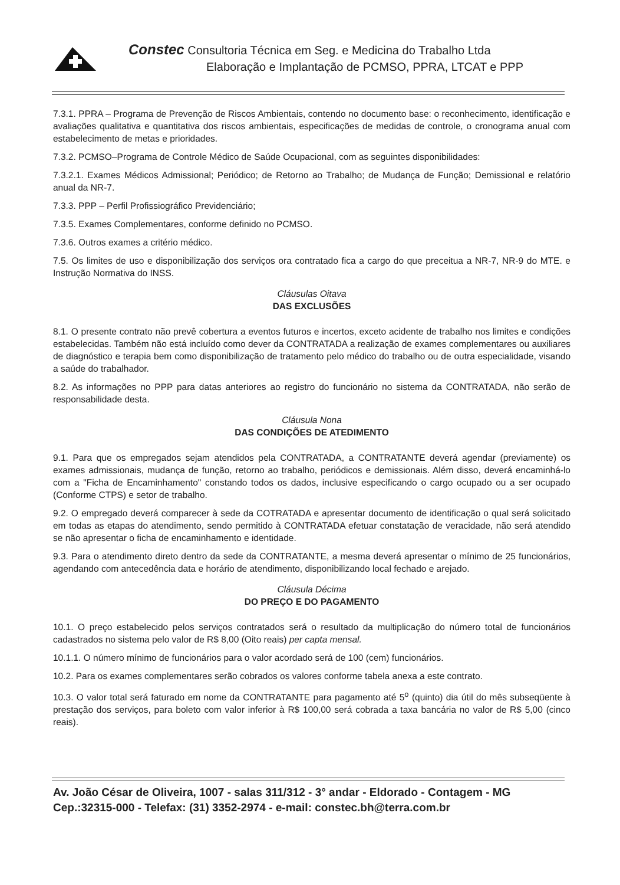Constec Consultoria Técnica em Seg. e Medicina do Trabalho Ltda
Elaboração e Implantação de PCMSO, PPRA, LTCAT e PPP
7.3.1. PPRA – Programa de Prevenção de Riscos Ambientais, contendo no documento base: o reconhecimento, identificação e avaliações qualitativa e quantitativa dos riscos ambientais, especificações de medidas de controle, o cronograma anual com estabelecimento de metas e prioridades.
7.3.2. PCMSO–Programa de Controle Médico de Saúde Ocupacional, com as seguintes disponibilidades:
7.3.2.1. Exames Médicos Admissional; Periódico; de Retorno ao Trabalho; de Mudança de Função; Demissional e relatório anual da NR-7.
7.3.3. PPP – Perfil Profissiográfico Previdenciário;
7.3.5. Exames Complementares, conforme definido no PCMSO.
7.3.6. Outros exames a critério médico.
7.5. Os limites de uso e disponibilização dos serviços ora contratado fica a cargo do que preceitua a NR-7, NR-9 do MTE. e Instrução Normativa do INSS.
Cláusulas Oitava
DAS EXCLUSÕES
8.1. O presente contrato não prevê cobertura a eventos futuros e incertos, exceto acidente de trabalho nos limites e condições estabelecidas. Também não está incluído como dever da CONTRATADA a realização de exames complementares ou auxiliares de diagnóstico e terapia bem como disponibilização de tratamento pelo médico do trabalho ou de outra especialidade, visando a saúde do trabalhador.
8.2. As informações no PPP para datas anteriores ao registro do funcionário no sistema da CONTRATADA, não serão de responsabilidade desta.
Cláusula Nona
DAS CONDIÇÕES DE ATEDIMENTO
9.1. Para que os empregados sejam atendidos pela CONTRATADA, a CONTRATANTE deverá agendar (previamente) os exames admissionais, mudança de função, retorno ao trabalho, periódicos e demissionais. Além disso, deverá encaminhá-lo com a "Ficha de Encaminhamento" constando todos os dados, inclusive especificando o cargo ocupado ou a ser ocupado (Conforme CTPS) e setor de trabalho.
9.2. O empregado deverá comparecer à sede da COTRATADA e apresentar documento de identificação o qual será solicitado em todas as etapas do atendimento, sendo permitido à CONTRATADA efetuar constatação de veracidade, não será atendido se não apresentar o ficha de encaminhamento e identidade.
9.3. Para o atendimento direto dentro da sede da CONTRATANTE, a mesma deverá apresentar o mínimo de 25 funcionários, agendando com antecedência data e horário de atendimento, disponibilizando local fechado e arejado.
Cláusula Décima
DO PREÇO E DO PAGAMENTO
10.1. O preço estabelecido pelos serviços contratados será o resultado da multiplicação do número total de funcionários cadastrados no sistema pelo valor de R$ 8,00 (Oito reais) per capta mensal.
10.1.1. O número mínimo de funcionários para o valor acordado será de 100 (cem) funcionários.
10.2. Para os exames complementares serão cobrados os valores conforme tabela anexa a este contrato.
10.3. O valor total será faturado em nome da CONTRATANTE para pagamento até 5<sup>o</sup> (quinto) dia útil do mês subseqüente à prestação dos serviços, para boleto com valor inferior à R$ 100,00 será cobrada a taxa bancária no valor de R$ 5,00 (cinco reais).
Av. João César de Oliveira, 1007 - salas 311/312 - 3° andar - Eldorado - Contagem - MG
Cep.:32315-000 - Telefax: (31) 3352-2974 - e-mail: constec.bh@terra.com.br